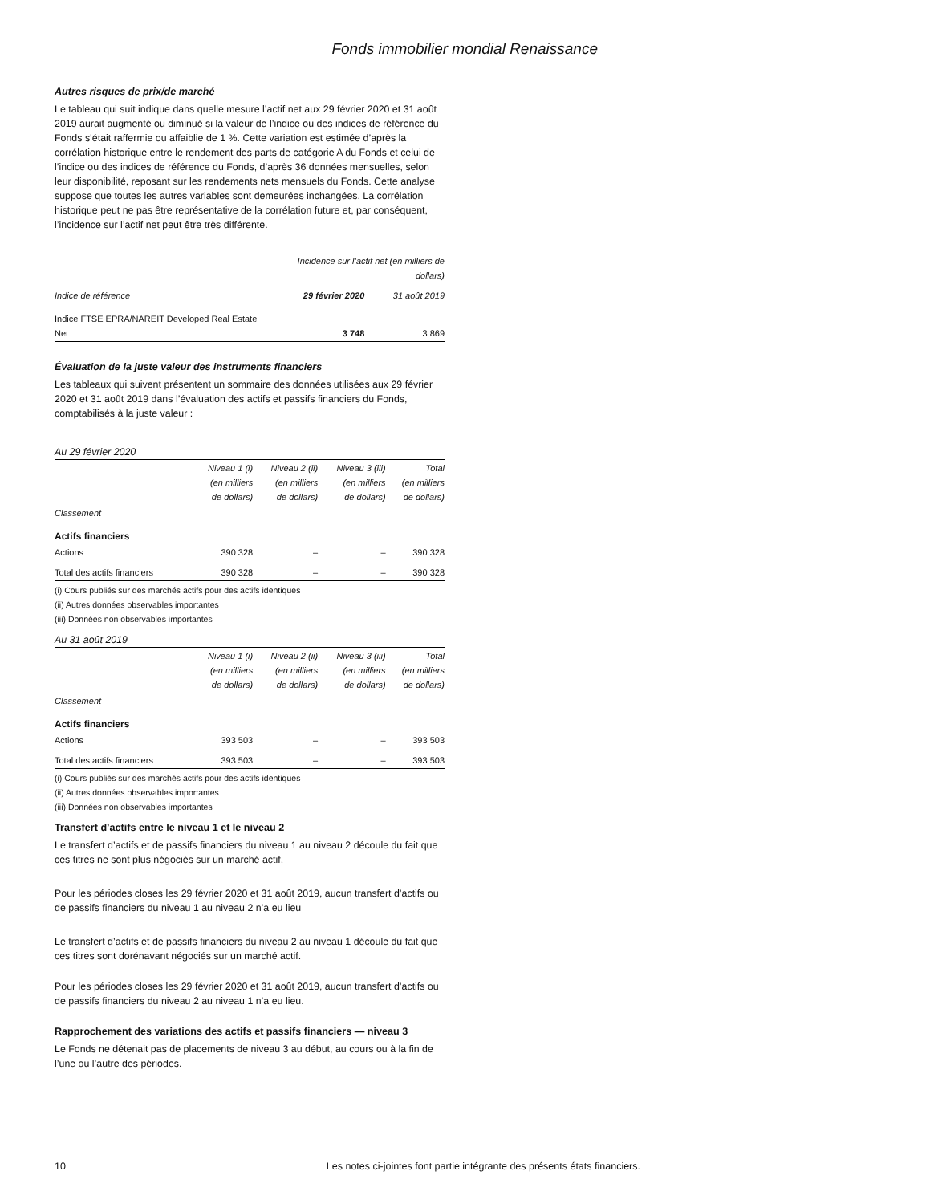Fonds immobilier mondial Renaissance
Autres risques de prix/de marché
Le tableau qui suit indique dans quelle mesure l’actif net aux 29 février 2020 et 31 août 2019 aurait augmenté ou diminué si la valeur de l’indice ou des indices de référence du Fonds s’était raffermie ou affaiblie de 1 %. Cette variation est estimée d’après la corrélation historique entre le rendement des parts de catégorie A du Fonds et celui de l’indice ou des indices de référence du Fonds, d’après 36 données mensuelles, selon leur disponibilité, reposant sur les rendements nets mensuels du Fonds. Cette analyse suppose que toutes les autres variables sont demeurées inchangées. La corrélation historique peut ne pas être représentative de la corrélation future et, par conséquent, l’incidence sur l’actif net peut être très différente.
| | Incidence sur l’actif net (en milliers de dollars) | |
| Indice de référence | 29 février 2020 | 31 août 2019 |
| Indice FTSE EPRA/NAREIT Developed Real Estate Net | 3 748 | 3 869 |
Évaluation de la juste valeur des instruments financiers
Les tableaux qui suivent présentent un sommaire des données utilisées aux 29 février 2020 et 31 août 2019 dans l’évaluation des actifs et passifs financiers du Fonds, comptabilisés à la juste valeur :
Au 29 février 2020
| | Niveau 1 (i) (en milliers de dollars) | Niveau 2 (ii) (en milliers de dollars) | Niveau 3 (iii) (en milliers de dollars) | Total (en milliers de dollars) |
| Classement | | | | |
| Actifs financiers | | | | |
| Actions | 390 328 | – | – | 390 328 |
| Total des actifs financiers | 390 328 | – | – | 390 328 |
(i) Cours publiés sur des marchés actifs pour des actifs identiques
(ii) Autres données observables importantes
(iii) Données non observables importantes
Au 31 août 2019
| | Niveau 1 (i) (en milliers de dollars) | Niveau 2 (ii) (en milliers de dollars) | Niveau 3 (iii) (en milliers de dollars) | Total (en milliers de dollars) |
| Classement | | | | |
| Actifs financiers | | | | |
| Actions | 393 503 | – | – | 393 503 |
| Total des actifs financiers | 393 503 | – | – | 393 503 |
(i) Cours publiés sur des marchés actifs pour des actifs identiques
(ii) Autres données observables importantes
(iii) Données non observables importantes
Transfert d’actifs entre le niveau 1 et le niveau 2
Le transfert d’actifs et de passifs financiers du niveau 1 au niveau 2 découle du fait que ces titres ne sont plus négociés sur un marché actif.
Pour les périodes closes les 29 février 2020 et 31 août 2019, aucun transfert d’actifs ou de passifs financiers du niveau 1 au niveau 2 n’a eu lieu
Le transfert d’actifs et de passifs financiers du niveau 2 au niveau 1 découle du fait que ces titres sont dorénavant négociés sur un marché actif.
Pour les périodes closes les 29 février 2020 et 31 août 2019, aucun transfert d’actifs ou de passifs financiers du niveau 2 au niveau 1 n’a eu lieu.
Rapprochement des variations des actifs et passifs financiers — niveau 3
Le Fonds ne détenait pas de placements de niveau 3 au début, au cours ou à la fin de l’une ou l’autre des périodes.
10 Les notes ci-jointes font partie intégrante des présents états financiers.